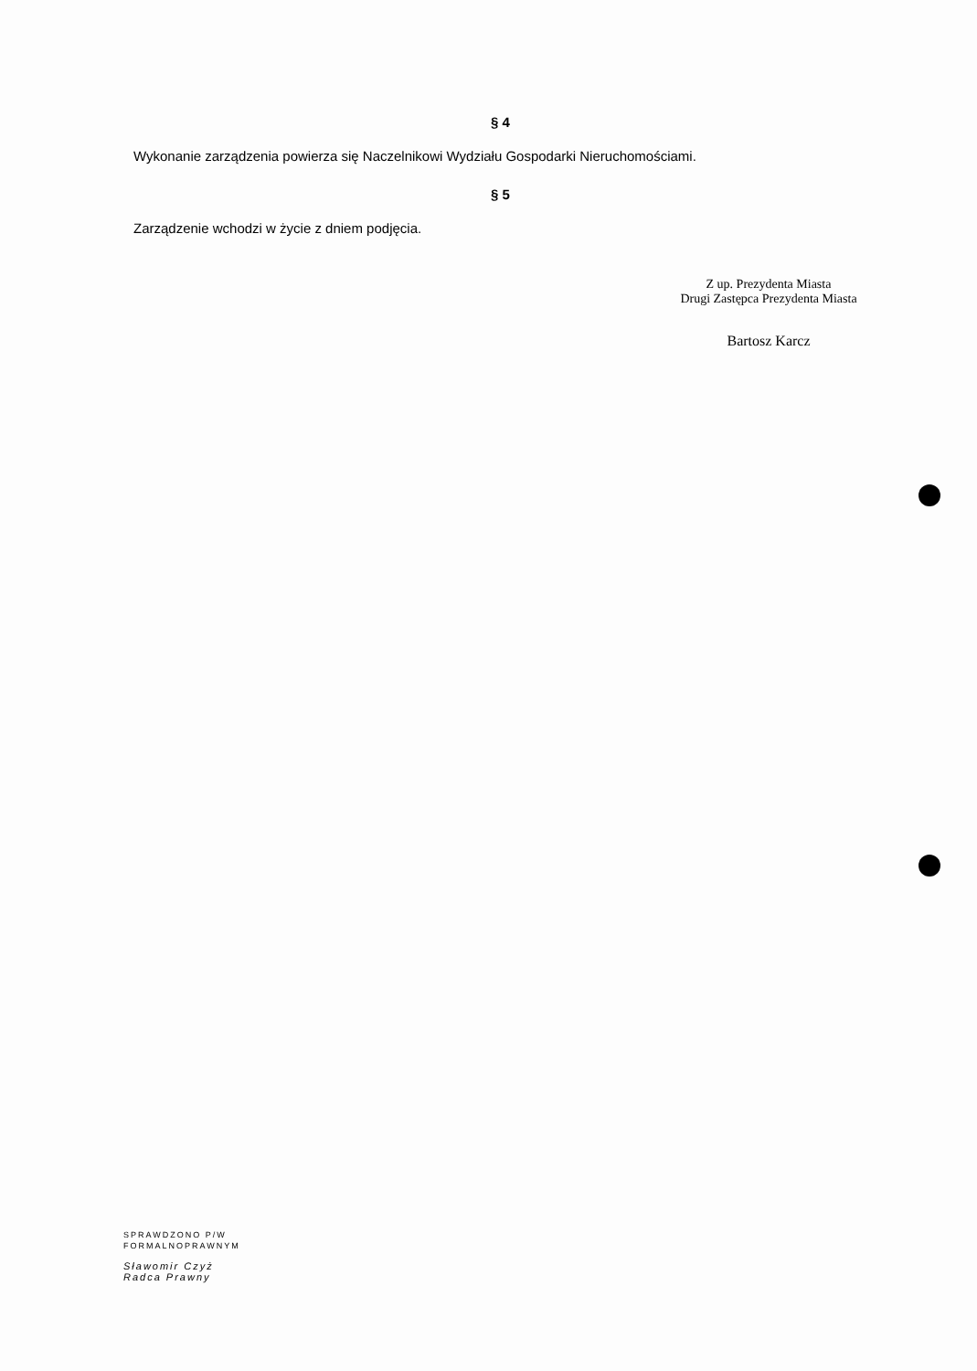§ 4
Wykonanie zarządzenia powierza się Naczelnikowi Wydziału Gospodarki Nieruchomościami.
§ 5
Zarządzenie wchodzi w życie z dniem podjęcia.
Z up. Prezydenta Miasta
Drugi Zastępca Prezydenta Miasta
Bartosz Karcz
SPRAWDZONO P/W
FORMALNOPRAWNYM
Sławomir Czyż
Radca Prawny